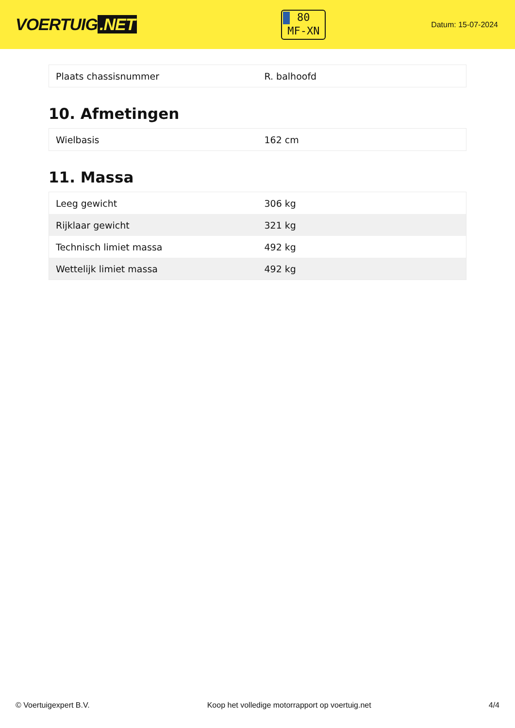VOERTUIG.NET
80
MF-XN
Datum: 15-07-2024
| Plaats chassisnummer | R. balhoofd |
10. Afmetingen
| Wielbasis | 162 cm |
11. Massa
| Leeg gewicht | 306 kg |
| Rijklaar gewicht | 321 kg |
| Technisch limiet massa | 492 kg |
| Wettelijk limiet massa | 492 kg |
© Voertuigexpert B.V. Koop het volledige motorrapport op voertuig.net 4/4